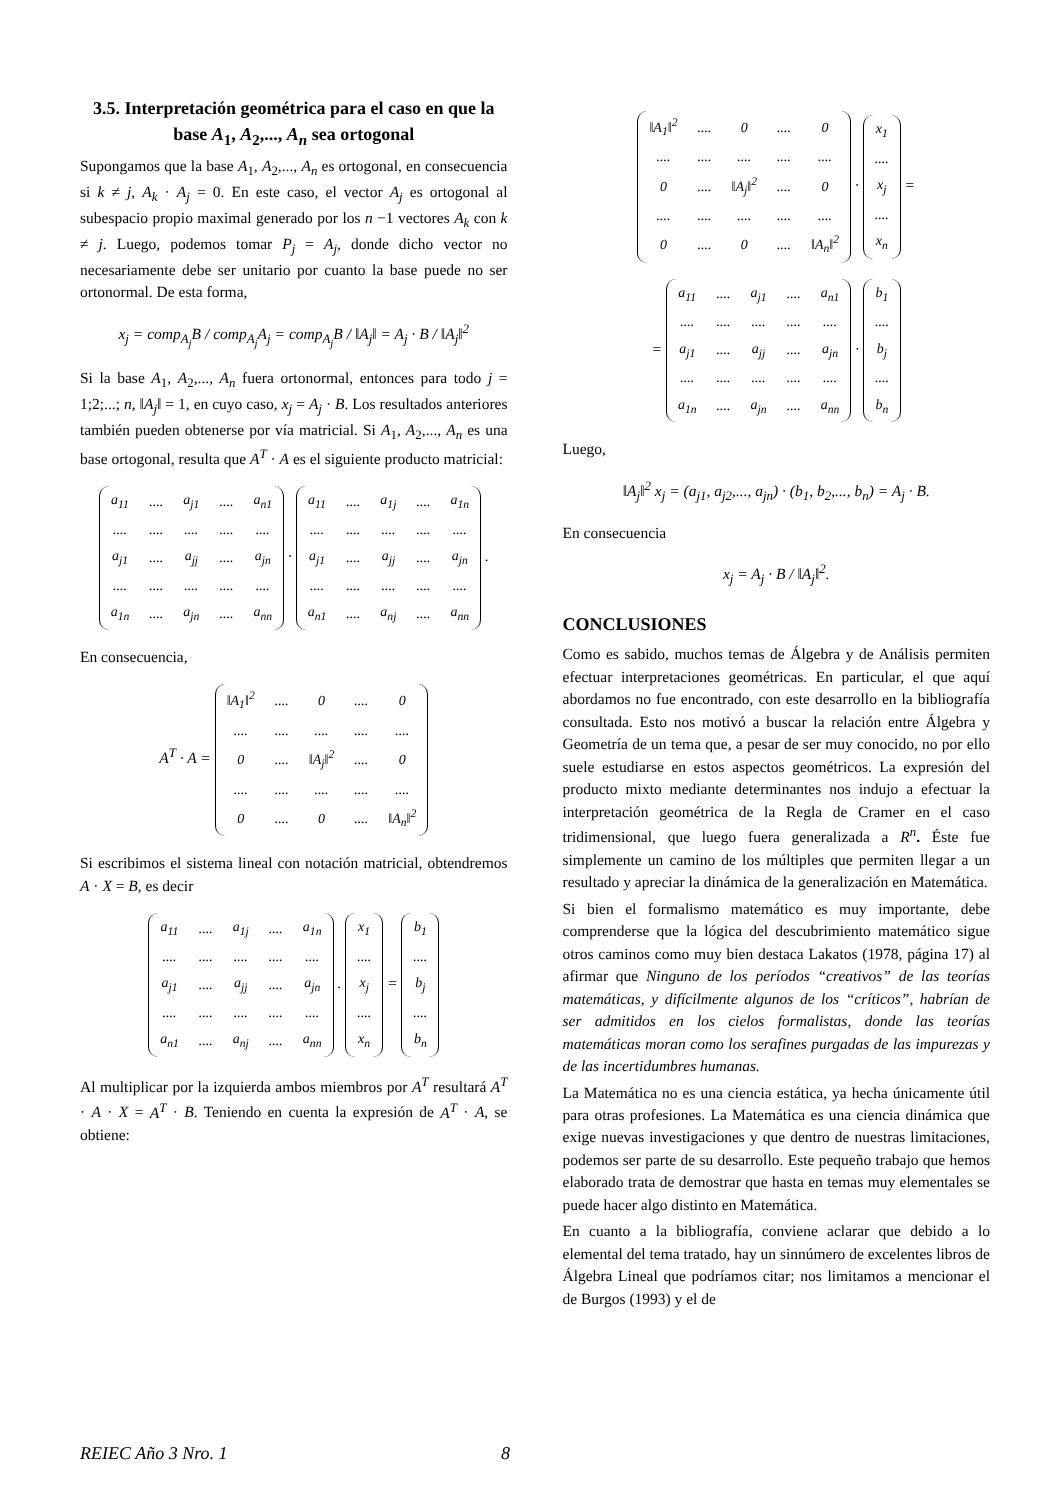3.5. Interpretación geométrica para el caso en que la base A<sub>1</sub>, A<sub>2</sub>,..., A<sub>n</sub> sea ortogonal
Supongamos que la base A<sub>1</sub>, A<sub>2</sub>,..., A<sub>n</sub> es ortogonal, en consecuencia si k ≠ j, A<sub>k</sub> · A<sub>j</sub> = 0. En este caso, el vector A<sub>j</sub> es ortogonal al subespacio propio maximal generado por los n −1 vectores A<sub>k</sub> con k ≠ j. Luego, podemos tomar P<sub>j</sub> = A<sub>j</sub>, donde dicho vector no necesariamente debe ser unitario por cuanto la base puede no ser ortonormal. De esta forma,
x<sub>j</sub> = comp<sub>A<sub>j</sub></sub>B / comp<sub>A<sub>j</sub></sub>A<sub>j</sub> = comp<sub>A<sub>j</sub></sub>B / ‖A<sub>j</sub>‖ = A<sub>j</sub> · B / ‖A<sub>j</sub>‖<sup>2</sup>
Si la base A<sub>1</sub>, A<sub>2</sub>,..., A<sub>n</sub> fuera ortonormal, entonces para todo j = 1;2;...; n, ‖A<sub>j</sub>‖ = 1, en cuyo caso, x<sub>j</sub> = A<sub>j</sub> · B. Los resultados anteriores también pueden obtenerse por vía matricial. Si A<sub>1</sub>, A<sub>2</sub>,..., A<sub>n</sub> es una base ortogonal, resulta que A<sup>T</sup> · A es el siguiente producto matricial:
| a<sub>11</sub> | .... | a<sub>j1</sub> | .... | a<sub>n1</sub> |
| .... | .... | .... | .... | .... |
| a<sub>j1</sub> | .... | a<sub>jj</sub> | .... | a<sub>jn</sub> |
| .... | .... | .... | .... | .... |
| a<sub>1n</sub> | .... | a<sub>jn</sub> | .... | a<sub>nn</sub> |
·
| a<sub>11</sub> | .... | a<sub>1j</sub> | .... | a<sub>1n</sub> |
| .... | .... | .... | .... | .... |
| a<sub>j1</sub> | .... | a<sub>jj</sub> | .... | a<sub>jn</sub> |
| .... | .... | .... | .... | .... |
| a<sub>n1</sub> | .... | a<sub>nj</sub> | .... | a<sub>nn</sub> |
.
En consecuencia,
A<sup>T</sup> · A =
| ‖A<sub>1</sub>‖<sup>2</sup> | .... | 0 | .... | 0 |
| .... | .... | .... | .... | .... |
| 0 | .... | ‖A<sub>j</sub>‖<sup>2</sup> | .... | 0 |
| .... | .... | .... | .... | .... |
| 0 | .... | 0 | .... | ‖A<sub>n</sub>‖<sup>2</sup> |
Si escribimos el sistema lineal con notación matricial, obtendremos A · X = B, es decir
| a<sub>11</sub> | .... | a<sub>1j</sub> | .... | a<sub>1n</sub> |
| .... | .... | .... | .... | .... |
| a<sub>j1</sub> | .... | a<sub>jj</sub> | .... | a<sub>jn</sub> |
| .... | .... | .... | .... | .... |
| a<sub>n1</sub> | .... | a<sub>nj</sub> | .... | a<sub>nn</sub> |
.
| x<sub>1</sub> |
| .... |
| x<sub>j</sub> |
| .... |
| x<sub>n</sub> |
=
| b<sub>1</sub> |
| .... |
| b<sub>j</sub> |
| .... |
| b<sub>n</sub> |
Al multiplicar por la izquierda ambos miembros por A<sup>T</sup> resultará A<sup>T</sup> · A · X = A<sup>T</sup> · B. Teniendo en cuenta la expresión de A<sup>T</sup> · A, se obtiene:
| ‖A<sub>1</sub>‖<sup>2</sup> | .... | 0 | .... | 0 |
| .... | .... | .... | .... | .... |
| 0 | .... | ‖A<sub>j</sub>‖<sup>2</sup> | .... | 0 |
| .... | .... | .... | .... | .... |
| 0 | .... | 0 | .... | ‖A<sub>n</sub>‖<sup>2</sup> |
·
| x<sub>1</sub> |
| .... |
| x<sub>j</sub> |
| .... |
| x<sub>n</sub> |
=
=
| a<sub>11</sub> | .... | a<sub>j1</sub> | .... | a<sub>n1</sub> |
| .... | .... | .... | .... | .... |
| a<sub>j1</sub> | .... | a<sub>jj</sub> | .... | a<sub>jn</sub> |
| .... | .... | .... | .... | .... |
| a<sub>1n</sub> | .... | a<sub>jn</sub> | .... | a<sub>nn</sub> |
·
| b<sub>1</sub> |
| .... |
| b<sub>j</sub> |
| .... |
| b<sub>n</sub> |
Luego,
‖A<sub>j</sub>‖<sup>2</sup> x<sub>j</sub> = (a<sub>j1</sub>, a<sub>j2</sub>,..., a<sub>jn</sub>) · (b<sub>1</sub>, b<sub>2</sub>,..., b<sub>n</sub>) = A<sub>j</sub> · B.
En consecuencia
x<sub>j</sub> = A<sub>j</sub> · B / ‖A<sub>j</sub>‖<sup>2</sup>.
CONCLUSIONES
Como es sabido, muchos temas de Álgebra y de Análisis permiten efectuar interpretaciones geométricas. En particular, el que aquí abordamos no fue encontrado, con este desarrollo en la bibliografía consultada. Esto nos motivó a buscar la relación entre Álgebra y Geometría de un tema que, a pesar de ser muy conocido, no por ello suele estudiarse en estos aspectos geométricos. La expresión del producto mixto mediante determinantes nos indujo a efectuar la interpretación geométrica de la Regla de Cramer en el caso tridimensional, que luego fuera generalizada a R<sup>n</sup>. Éste fue simplemente un camino de los múltiples que permiten llegar a un resultado y apreciar la dinámica de la generalización en Matemática.
Si bien el formalismo matemático es muy importante, debe comprenderse que la lógica del descubrimiento matemático sigue otros caminos como muy bien destaca Lakatos (1978, página 17) al afirmar que Ninguno de los períodos “creativos” de las teorías matemáticas, y difícilmente algunos de los “críticos”, habrían de ser admitidos en los cielos formalistas, donde las teorías matemáticas moran como los serafines purgadas de las impurezas y de las incertidumbres humanas.
La Matemática no es una ciencia estática, ya hecha únicamente útil para otras profesiones. La Matemática es una ciencia dinámica que exige nuevas investigaciones y que dentro de nuestras limitaciones, podemos ser parte de su desarrollo. Este pequeño trabajo que hemos elaborado trata de demostrar que hasta en temas muy elementales se puede hacer algo distinto en Matemática.
En cuanto a la bibliografía, conviene aclarar que debido a lo elemental del tema tratado, hay un sinnúmero de excelentes libros de Álgebra Lineal que podríamos citar; nos limitamos a mencionar el de Burgos (1993) y el de
REIEC Año 3 Nro. 1 8